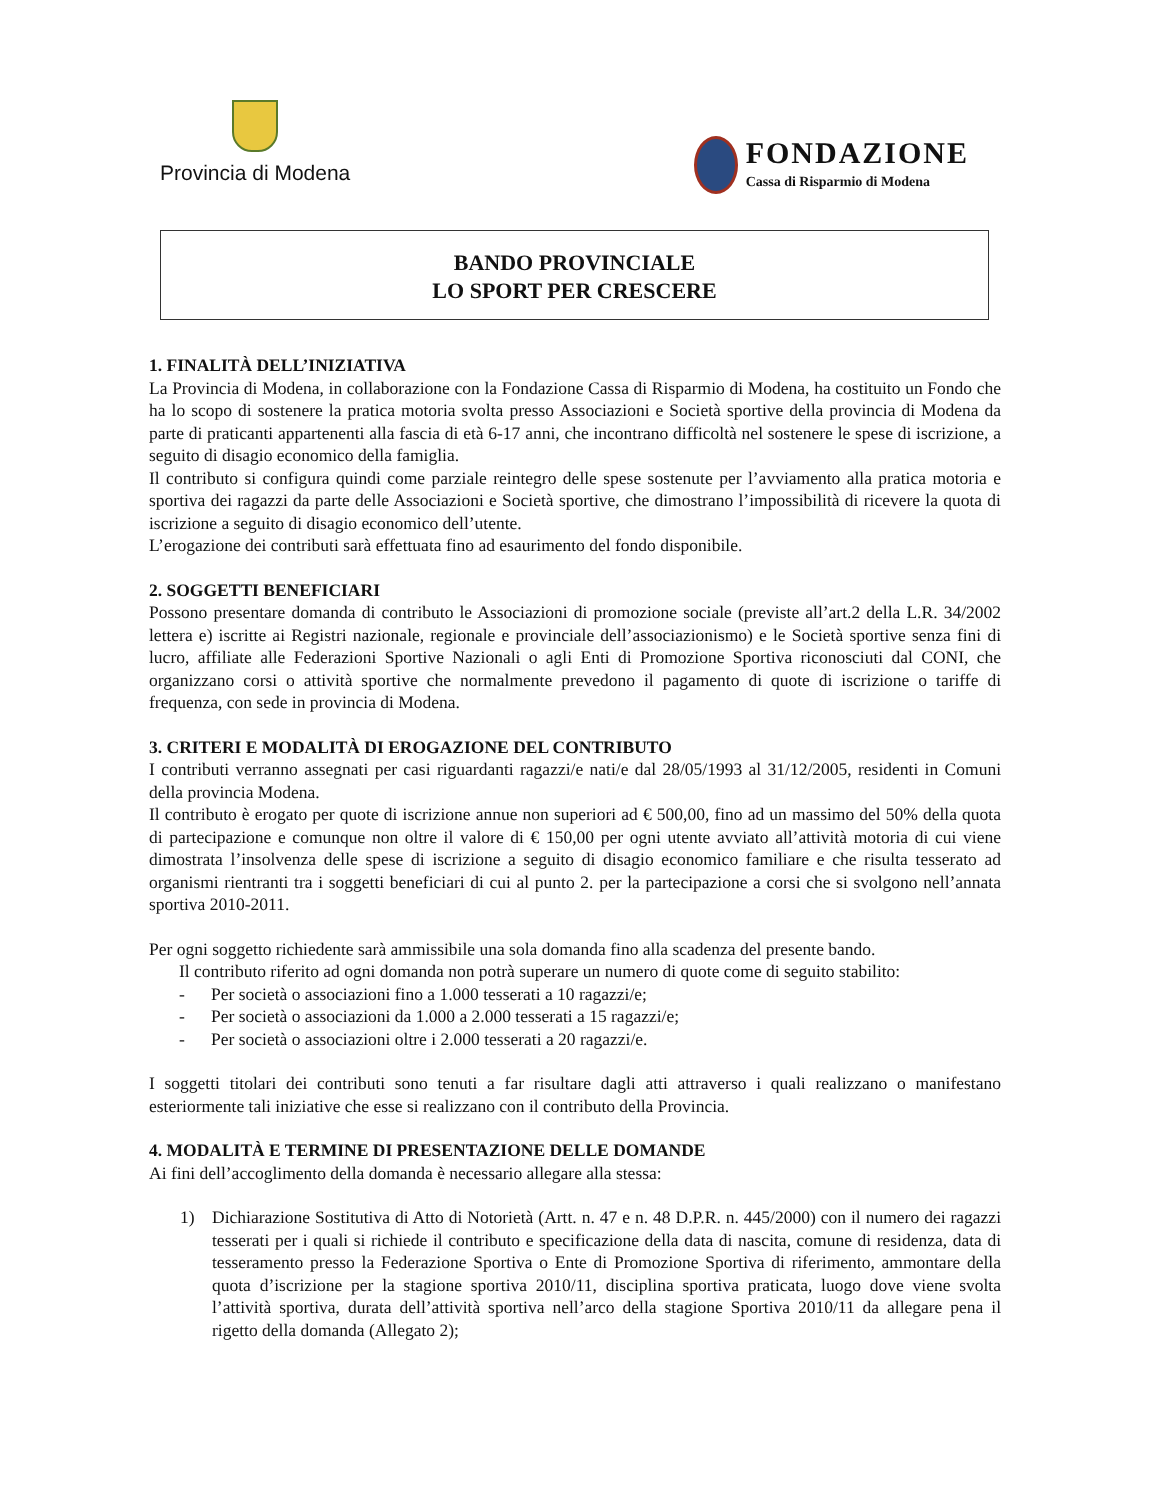Provincia di Modena
FONDAZIONE
Cassa di Risparmio di Modena
BANDO PROVINCIALE
LO SPORT PER CRESCERE
1. FINALITÀ DELL’INIZIATIVA
La Provincia di Modena, in collaborazione con la Fondazione Cassa di Risparmio di Modena, ha costituito un Fondo che ha lo scopo di sostenere la pratica motoria svolta presso Associazioni e Società sportive della provincia di Modena da parte di praticanti appartenenti alla fascia di età 6-17 anni, che incontrano difficoltà nel sostenere le spese di iscrizione, a seguito di disagio economico della famiglia.
Il contributo si configura quindi come parziale reintegro delle spese sostenute per l’avviamento alla pratica motoria e sportiva dei ragazzi da parte delle Associazioni e Società sportive, che dimostrano l’impossibilità di ricevere la quota di iscrizione a seguito di disagio economico dell’utente.
L’erogazione dei contributi sarà effettuata fino ad esaurimento del fondo disponibile.
2. SOGGETTI BENEFICIARI
Possono presentare domanda di contributo le Associazioni di promozione sociale (previste all’art.2 della L.R. 34/2002 lettera e) iscritte ai Registri nazionale, regionale e provinciale dell’associazionismo) e le Società sportive senza fini di lucro, affiliate alle Federazioni Sportive Nazionali o agli Enti di Promozione Sportiva riconosciuti dal CONI, che organizzano corsi o attività sportive che normalmente prevedono il pagamento di quote di iscrizione o tariffe di frequenza, con sede in provincia di Modena.
3. CRITERI E MODALITÀ DI EROGAZIONE DEL CONTRIBUTO
I contributi verranno assegnati per casi riguardanti ragazzi/e nati/e dal 28/05/1993 al 31/12/2005, residenti in Comuni della provincia Modena.
Il contributo è erogato per quote di iscrizione annue non superiori ad € 500,00, fino ad un massimo del 50% della quota di partecipazione e comunque non oltre il valore di € 150,00 per ogni utente avviato all’attività motoria di cui viene dimostrata l’insolvenza delle spese di iscrizione a seguito di disagio economico familiare e che risulta tesserato ad organismi rientranti tra i soggetti beneficiari di cui al punto 2. per la partecipazione a corsi che si svolgono nell’annata sportiva 2010-2011.
Per ogni soggetto richiedente sarà ammissibile una sola domanda fino alla scadenza del presente bando.
Il contributo riferito ad ogni domanda non potrà superare un numero di quote come di seguito stabilito:
- Per società o associazioni fino a 1.000 tesserati a 10 ragazzi/e;
- Per società o associazioni da 1.000 a 2.000 tesserati a 15 ragazzi/e;
- Per società o associazioni oltre i 2.000 tesserati a 20 ragazzi/e.
I soggetti titolari dei contributi sono tenuti a far risultare dagli atti attraverso i quali realizzano o manifestano esteriormente tali iniziative che esse si realizzano con il contributo della Provincia.
4. MODALITÀ E TERMINE DI PRESENTAZIONE DELLE DOMANDE
Ai fini dell’accoglimento della domanda è necessario allegare alla stessa:
1) Dichiarazione Sostitutiva di Atto di Notorietà (Artt. n. 47 e n. 48 D.P.R. n. 445/2000) con il numero dei ragazzi tesserati per i quali si richiede il contributo e specificazione della data di nascita, comune di residenza, data di tesseramento presso la Federazione Sportiva o Ente di Promozione Sportiva di riferimento, ammontare della quota d’iscrizione per la stagione sportiva 2010/11, disciplina sportiva praticata, luogo dove viene svolta l’attività sportiva, durata dell’attività sportiva nell’arco della stagione Sportiva 2010/11 da allegare pena il rigetto della domanda (Allegato 2);